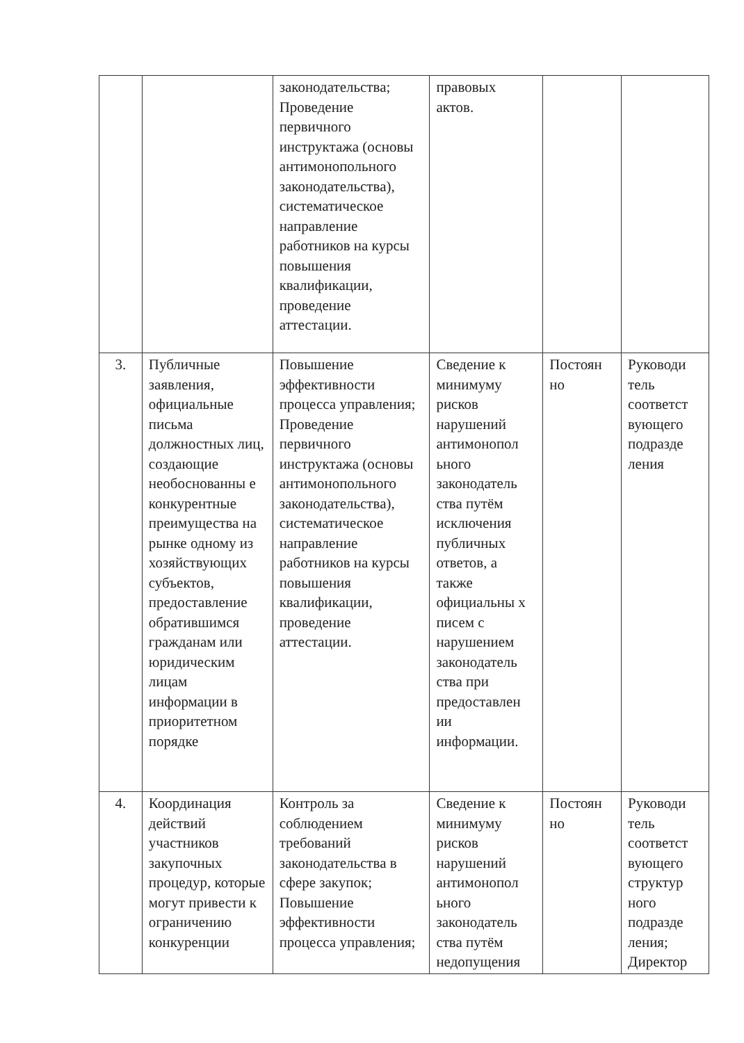| | | законодательства; Проведение первичного инструктажа (основы антимонопольного законодательства), систематическое направление работников на курсы повышения квалификации, проведение аттестации. | правовых актов. | | |
| 3. | Публичные заявления, официальные письма должностных лиц, создающие необоснованны е конкурентные преимущества на рынке одному из хозяйствующих субъектов, предоставление обратившимся гражданам или юридическим лицам информации в приоритетном порядке | Повышение эффективности процесса управления; Проведение первичного инструктажа (основы антимонопольного законодательства), систематическое направление работников на курсы повышения квалификации, проведение аттестации. | Сведение к минимуму рисков нарушений антимонопол ьного законодатель ства путём исключения публичных ответов, а также официальны х писем с нарушением законодатель ства при предоставлен ии информации. | Постоян но | Руководи тель соответст вующего подразде ления |
| 4. | Координация действий участников закупочных процедур, которые могут привести к ограничению конкуренции | Контроль за соблюдением требований законодательства в сфере закупок; Повышение эффективности процесса управления; | Сведение к минимуму рисков нарушений антимонопол ьного законодатель ства путём недопущения | Постоян но | Руководи тель соответст вующего структур ного подразде ления; Директор |